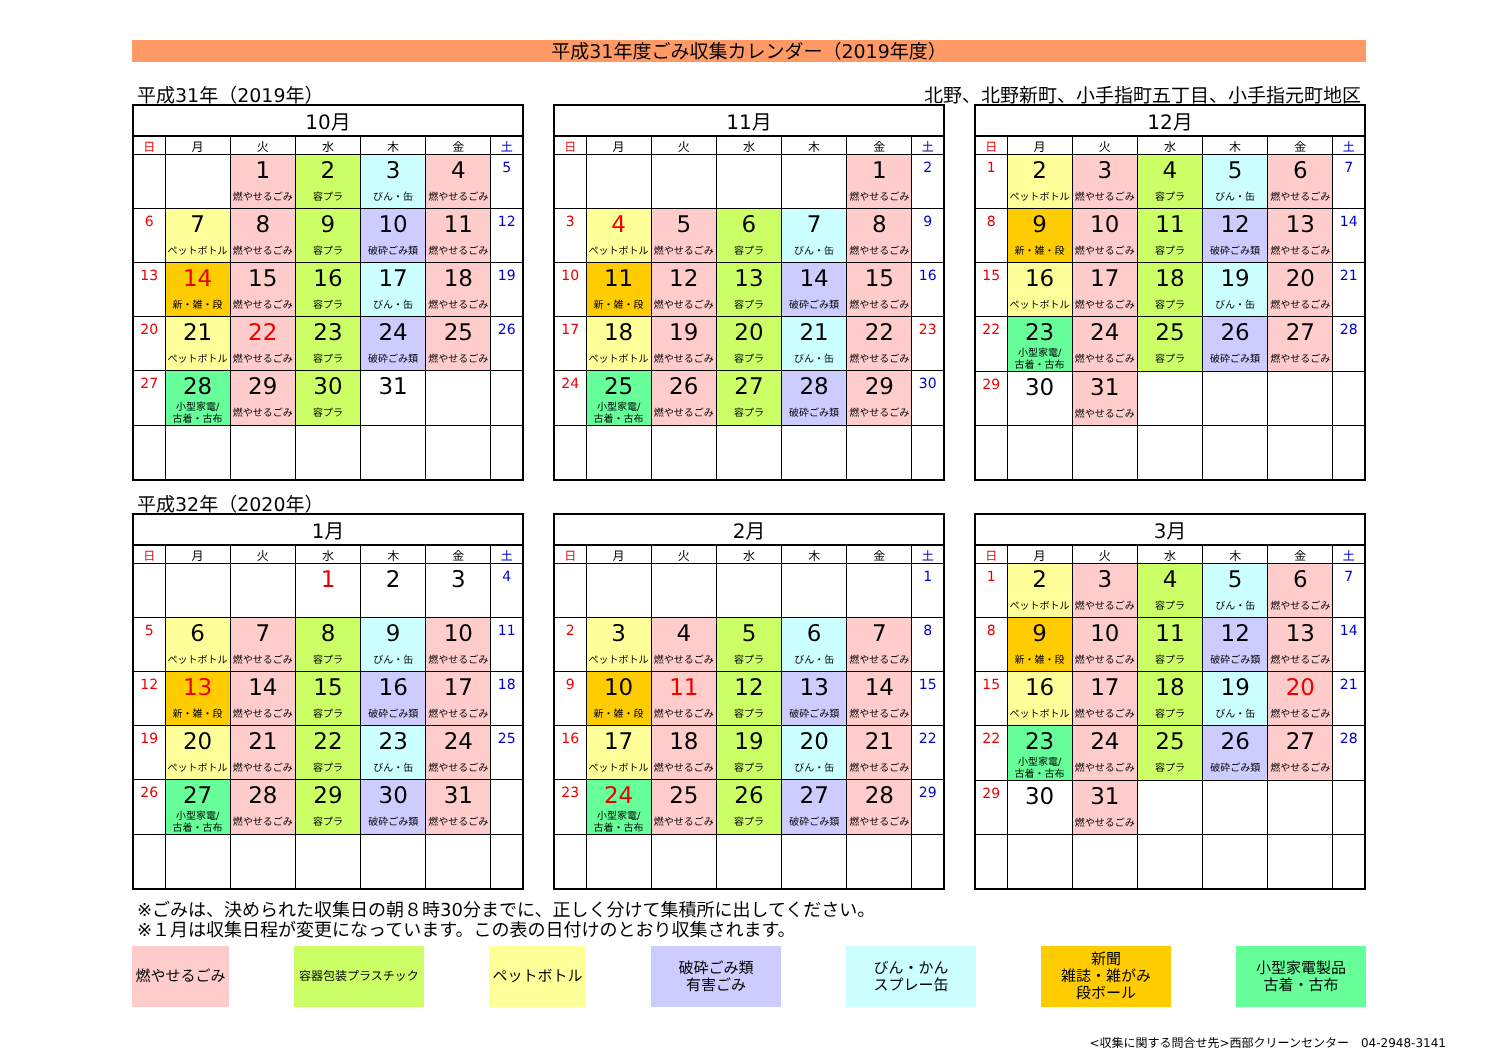平成31年度ごみ収集カレンダー（2019年度）
平成31年（2019年） 北野、北野新町、小手指町五丁目、小手指元町地区
| 10月 | | | | | | |
| --- | --- | --- | --- | --- | --- | --- |
| 日 | 月 | 火 | 水 | 木 | 金 | 土 |
| | | 1 燃やせるごみ | 2 容プラ | 3 びん・缶 | 4 燃やせるごみ | 5 |
| 6 | 7 ペットボトル | 8 燃やせるごみ | 9 容プラ | 10 破砕ごみ類 | 11 燃やせるごみ | 12 |
| 13 | 14 新・雑・段 | 15 燃やせるごみ | 16 容プラ | 17 びん・缶 | 18 燃やせるごみ | 19 |
| 20 | 21 ペットボトル | 22 燃やせるごみ | 23 容プラ | 24 破砕ごみ類 | 25 燃やせるごみ | 26 |
| 27 | 28 小型家電/ 古着・古布 | 29 燃やせるごみ | 30 容プラ | 31 | | |
| 11月 | | | | | | |
| --- | --- | --- | --- | --- | --- | --- |
| 日 | 月 | 火 | 水 | 木 | 金 | 土 |
| | | | | | 1 燃やせるごみ | 2 |
| 3 | 4 ペットボトル | 5 燃やせるごみ | 6 容プラ | 7 びん・缶 | 8 燃やせるごみ | 9 |
| 10 | 11 新・雑・段 | 12 燃やせるごみ | 13 容プラ | 14 破砕ごみ類 | 15 燃やせるごみ | 16 |
| 17 | 18 ペットボトル | 19 燃やせるごみ | 20 容プラ | 21 びん・缶 | 22 燃やせるごみ | 23 |
| 24 | 25 小型家電/ 古着・古布 | 26 燃やせるごみ | 27 容プラ | 28 破砕ごみ類 | 29 燃やせるごみ | 30 |
| 12月 | | | | | | |
| --- | --- | --- | --- | --- | --- | --- |
| 日 | 月 | 火 | 水 | 木 | 金 | 土 |
| 1 | 2 ペットボトル | 3 燃やせるごみ | 4 容プラ | 5 びん・缶 | 6 燃やせるごみ | 7 |
| 8 | 9 新・雑・段 | 10 燃やせるごみ | 11 容プラ | 12 破砕ごみ類 | 13 燃やせるごみ | 14 |
| 15 | 16 ペットボトル | 17 燃やせるごみ | 18 容プラ | 19 びん・缶 | 20 燃やせるごみ | 21 |
| 22 | 23 小型家電/ 古着・古布 | 24 燃やせるごみ | 25 容プラ | 26 破砕ごみ類 | 27 燃やせるごみ | 28 |
| 29 | 30 | 31 燃やせるごみ | | | | |
平成32年（2020年）
| 1月 | | | | | | |
| --- | --- | --- | --- | --- | --- | --- |
| 日 | 月 | 火 | 水 | 木 | 金 | 土 |
| | | | 1 | 2 | 3 | 4 |
| 5 | 6 ペットボトル | 7 燃やせるごみ | 8 容プラ | 9 びん・缶 | 10 燃やせるごみ | 11 |
| 12 | 13 新・雑・段 | 14 燃やせるごみ | 15 容プラ | 16 破砕ごみ類 | 17 燃やせるごみ | 18 |
| 19 | 20 ペットボトル | 21 燃やせるごみ | 22 容プラ | 23 びん・缶 | 24 燃やせるごみ | 25 |
| 26 | 27 小型家電/ 古着・古布 | 28 燃やせるごみ | 29 容プラ | 30 破砕ごみ類 | 31 燃やせるごみ | |
| 2月 | | | | | | |
| --- | --- | --- | --- | --- | --- | --- |
| 日 | 月 | 火 | 水 | 木 | 金 | 土 |
| | | | | | | 1 |
| 2 | 3 ペットボトル | 4 燃やせるごみ | 5 容プラ | 6 びん・缶 | 7 燃やせるごみ | 8 |
| 9 | 10 新・雑・段 | 11 燃やせるごみ | 12 容プラ | 13 破砕ごみ類 | 14 燃やせるごみ | 15 |
| 16 | 17 ペットボトル | 18 燃やせるごみ | 19 容プラ | 20 びん・缶 | 21 燃やせるごみ | 22 |
| 23 | 24 小型家電/ 古着・古布 | 25 燃やせるごみ | 26 容プラ | 27 破砕ごみ類 | 28 燃やせるごみ | 29 |
| 3月 | | | | | | |
| --- | --- | --- | --- | --- | --- | --- |
| 日 | 月 | 火 | 水 | 木 | 金 | 土 |
| 1 | 2 ペットボトル | 3 燃やせるごみ | 4 容プラ | 5 びん・缶 | 6 燃やせるごみ | 7 |
| 8 | 9 新・雑・段 | 10 燃やせるごみ | 11 容プラ | 12 破砕ごみ類 | 13 燃やせるごみ | 14 |
| 15 | 16 ペットボトル | 17 燃やせるごみ | 18 容プラ | 19 びん・缶 | 20 燃やせるごみ | 21 |
| 22 | 23 小型家電/ 古着・古布 | 24 燃やせるごみ | 25 容プラ | 26 破砕ごみ類 | 27 燃やせるごみ | 28 |
| 29 | 30 | 31 燃やせるごみ | | | | |
※ごみは、決められた収集日の朝８時30分までに、正しく分けて集積所に出してください。
※１月は収集日程が変更になっています。この表の日付けのとおり収集されます。
燃やせるごみ
容器包装プラスチック
ペットボトル 破砕ごみ類
有害ごみ
びん・かん
スプレー缶
新聞
雑誌・雑がみ
段ボール
小型家電製品
古着・古布
<収集に関する問合せ先>西部クリーンセンター　04-2948-3141